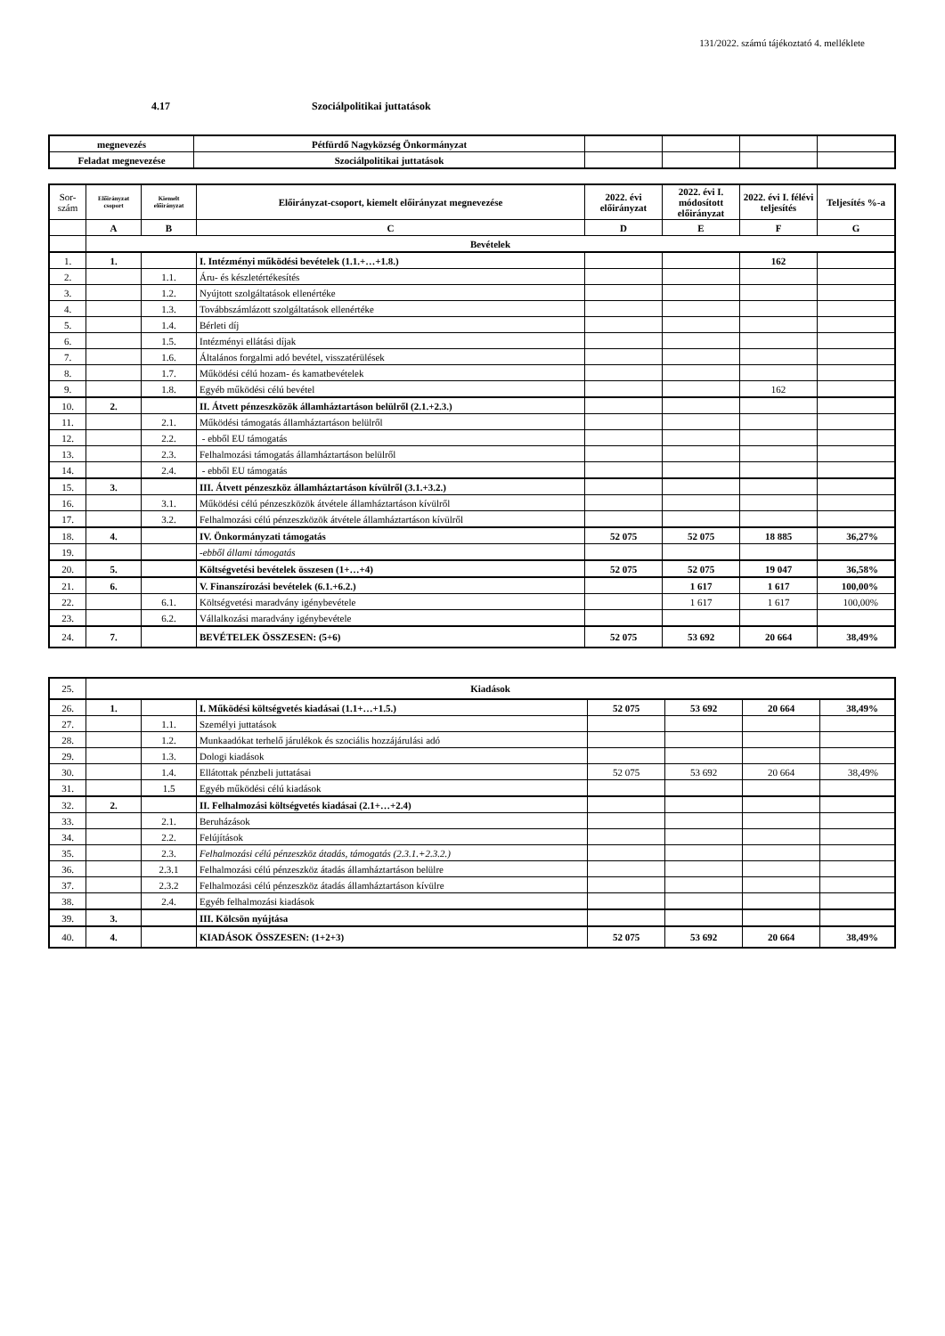131/2022. számú tájékoztató 4. melléklete
4.17 Szociálpolitikai juttatások
| megnevezés | Pétfürdő Nagyközség Önkormányzat | | | | |
| Feladat megnevezése | Szociálpolitikai juttatások | | | | |
| Sor- szám | Előirányzat csoport | Kiemelt előirányzat | Előirányzat-csoport, kiemelt előirányzat megnevezése | 2022. évi előirányzat | 2022. évi I. módosított előirányzat | 2022. évi I. félévi teljesítés | Teljesítés %-a |
| --- | --- | --- | --- | --- | --- | --- | --- |
| | A | B | C | D | E | F | G |
| | Bevételek | | | | | | |
| 1. | 1. | | I. Intézményi működési bevételek (1.1.+…+1.8.) | | | 162 | |
| 2. | | 1.1. | Áru- és készletértékesítés | | | | |
| 3. | | 1.2. | Nyújtott szolgáltatások ellenértéke | | | | |
| 4. | | 1.3. | Továbbszámlázott szolgáltatások ellenértéke | | | | |
| 5. | | 1.4. | Bérleti díj | | | | |
| 6. | | 1.5. | Intézményi ellátási díjak | | | | |
| 7. | | 1.6. | Általános forgalmi adó bevétel, visszatérülések | | | | |
| 8. | | 1.7. | Működési célú hozam- és kamatbevételek | | | | |
| 9. | | 1.8. | Egyéb működési célú bevétel | | | 162 | |
| 10. | 2. | | II. Átvett pénzeszközök államháztartáson belülről (2.1.+2.3.) | | | | |
| 11. | | 2.1. | Működési támogatás államháztartáson belülről | | | | |
| 12. | | 2.2. | - ebből EU támogatás | | | | |
| 13. | | 2.3. | Felhalmozási támogatás államháztartáson belülről | | | | |
| 14. | | 2.4. | - ebből EU támogatás | | | | |
| 15. | 3. | | III. Átvett pénzeszköz államháztartáson kívülről (3.1.+3.2.) | | | | |
| 16. | | 3.1. | Működési célú pénzeszközök átvétele államháztartáson kívülről | | | | |
| 17. | | 3.2. | Felhalmozási célú pénzeszközök átvétele államháztartáson kívülről | | | | |
| 18. | 4. | | IV. Önkormányzati támogatás | 52 075 | 52 075 | 18 885 | 36,27% |
| 19. | | | -ebből állami támogatás | | | | |
| 20. | 5. | | Költségvetési bevételek összesen (1+…+4) | 52 075 | 52 075 | 19 047 | 36,58% |
| 21. | 6. | | V. Finanszírozási bevételek (6.1.+6.2.) | | 1 617 | 1 617 | 100,00% |
| 22. | | 6.1. | Költségvetési maradvány igénybevétele | | 1 617 | 1 617 | 100,00% |
| 23. | | 6.2. | Vállalkozási maradvány igénybevétele | | | | |
| 24. | 7. | | BEVÉTELEK ÖSSZESEN: (5+6) | 52 075 | 53 692 | 20 664 | 38,49% |
| 25. | Kiadások | | | | | | |
| 26. | 1. | | I. Működési költségvetés kiadásai (1.1+…+1.5.) | 52 075 | 53 692 | 20 664 | 38,49% |
| 27. | | 1.1. | Személyi juttatások | | | | |
| 28. | | 1.2. | Munkaadókat terhelő járulékok és szociális hozzájárulási adó | | | | |
| 29. | | 1.3. | Dologi kiadások | | | | |
| 30. | | 1.4. | Ellátottak pénzbeli juttatásai | 52 075 | 53 692 | 20 664 | 38,49% |
| 31. | | 1.5 | Egyéb működési célú kiadások | | | | |
| 32. | 2. | | II. Felhalmozási költségvetés kiadásai (2.1+…+2.4) | | | | |
| 33. | | 2.1. | Beruházások | | | | |
| 34. | | 2.2. | Felújítások | | | | |
| 35. | | 2.3. | Felhalmozási célú pénzeszköz átadás, támogatás (2.3.1.+2.3.2.) | | | | |
| 36. | | 2.3.1 | Felhalmozási célú pénzeszköz átadás államháztartáson belülre | | | | |
| 37. | | 2.3.2 | Felhalmozási célú pénzeszköz átadás államháztartáson kívülre | | | | |
| 38. | | 2.4. | Egyéb felhalmozási kiadások | | | | |
| 39. | 3. | | III. Kölcsön nyújtása | | | | |
| 40. | 4. | | KIADÁSOK ÖSSZESEN: (1+2+3) | 52 075 | 53 692 | 20 664 | 38,49% |